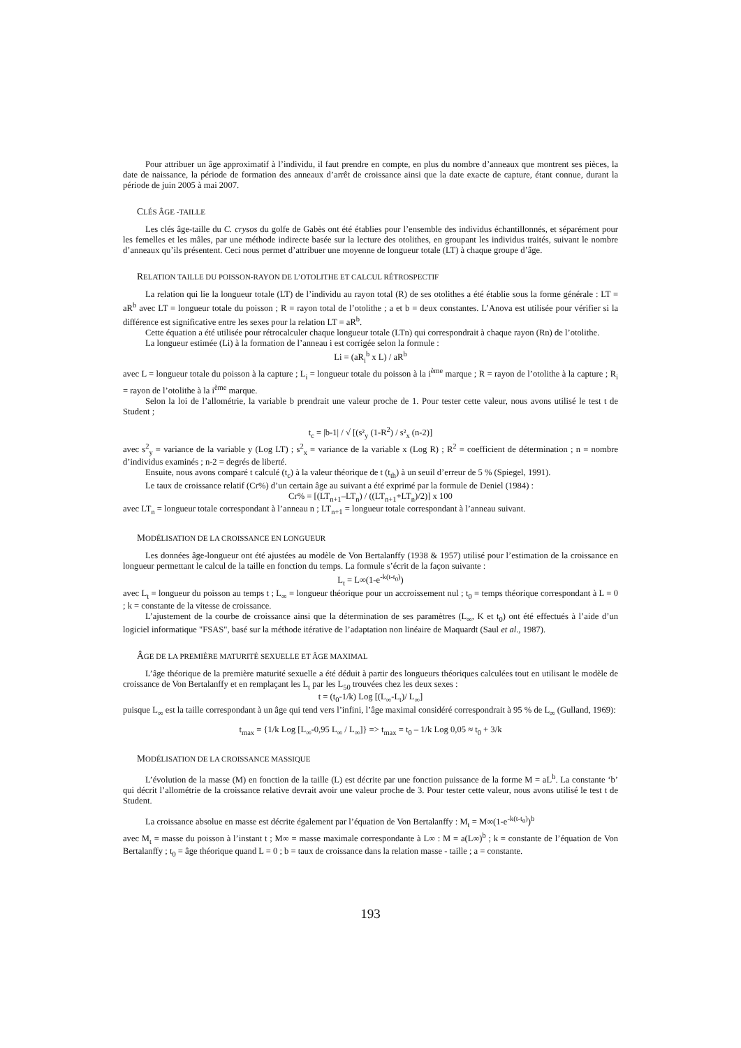Pour attribuer un âge approximatif à l’individu, il faut prendre en compte, en plus du nombre d’anneaux que montrent ses pièces, la date de naissance, la période de formation des anneaux d’arrêt de croissance ainsi que la date exacte de capture, étant connue, durant la période de juin 2005 à mai 2007.
CLÉS ÂGE -TAILLE
Les clés âge-taille du C. crysos du golfe de Gabès ont été établies pour l’ensemble des individus échantillonnés, et séparément pour les femelles et les mâles, par une méthode indirecte basée sur la lecture des otolithes, en groupant les individus traités, suivant le nombre d’anneaux qu’ils présentent. Ceci nous permet d’attribuer une moyenne de longueur totale (LT) à chaque groupe d’âge.
RELATION TAILLE DU POISSON-RAYON DE L’OTOLITHE ET CALCUL RÉTROSPECTIF
La relation qui lie la longueur totale (LT) de l’individu au rayon total (R) de ses otolithes a été établie sous la forme générale : LT = aR<sup>b</sup> avec LT = longueur totale du poisson ; R = rayon total de l’otolithe ; a et b = deux constantes. L’Anova est utilisée pour vérifier si la différence est significative entre les sexes pour la relation LT = aR<sup>b</sup>.
Cette équation a été utilisée pour rétrocalculer chaque longueur totale (LTn) qui correspondrait à chaque rayon (Rn) de l’otolithe.
La longueur estimée (Li) à la formation de l’anneau i est corrigée selon la formule :
Li = (aR<sub>i</sub><sup>b</sup> x L) / aR<sup>b</sup>
avec L = longueur totale du poisson à la capture ; L<sub>i</sub> = longueur totale du poisson à la i<sup>ème</sup> marque ; R = rayon de l’otolithe à la capture ; R<sub>i</sub> = rayon de l’otolithe à la i<sup>ème</sup> marque.
Selon la loi de l’allométrie, la variable b prendrait une valeur proche de 1. Pour tester cette valeur, nous avons utilisé le test t de Student ;
t<sub>c</sub> = |b-1| / √ [(s²<sub>y</sub> (1-R<sup>2</sup>) / s²<sub>x</sub> (n-2)]
avec s<sup>2</sup><sub>y</sub> = variance de la variable y (Log LT) ; s<sup>2</sup><sub>x</sub> = variance de la variable x (Log R) ; R<sup>2</sup> = coefficient de détermination ; n = nombre d’individus examinés ; n-2 = degrés de liberté.
Ensuite, nous avons comparé t calculé (t<sub>c</sub>) à la valeur théorique de t (t<sub>th</sub>) à un seuil d’erreur de 5 % (Spiegel, 1991).
Le taux de croissance relatif (Cr%) d’un certain âge au suivant a été exprimé par la formule de Deniel (1984) :
Cr% = [(LT<sub>n+1</sub>–LT<sub>n</sub>) / ((LT<sub>n+1</sub>+LT<sub>n</sub>)/2)] x 100
avec LT<sub>n</sub> = longueur totale correspondant à l’anneau n ; LT<sub>n+1</sub> = longueur totale correspondant à l’anneau suivant.
MODÉLISATION DE LA CROISSANCE EN LONGUEUR
Les données âge-longueur ont été ajustées au modèle de Von Bertalanffy (1938 & 1957) utilisé pour l’estimation de la croissance en longueur permettant le calcul de la taille en fonction du temps. La formule s’écrit de la façon suivante :
L<sub>t</sub> = L∞(1-e<sup>-k(t-t<sub>0</sub>)</sup>)
avec L<sub>t</sub> = longueur du poisson au temps t ; L<sub>∞</sub> = longueur théorique pour un accroissement nul ; t<sub>0</sub> = temps théorique correspondant à L = 0 ; k = constante de la vitesse de croissance.
L’ajustement de la courbe de croissance ainsi que la détermination de ses paramètres (L<sub>∞</sub>, K et t<sub>0</sub>) ont été effectués à l’aide d’un logiciel informatique "FSAS", basé sur la méthode itérative de l’adaptation non linéaire de Maquardt (Saul et al., 1987).
ÂGE DE LA PREMIÈRE MATURITÉ SEXUELLE ET ÂGE MAXIMAL
L’âge théorique de la première maturité sexuelle a été déduit à partir des longueurs théoriques calculées tout en utilisant le modèle de croissance de Von Bertalanffy et en remplaçant les L<sub>t</sub> par les L<sub>50</sub> trouvées chez les deux sexes :
t = (t<sub>0</sub>-1/k) Log [(L<sub>∞</sub>-L<sub>t</sub>)/ L<sub>∞</sub>]
puisque L<sub>∞</sub> est la taille correspondant à un âge qui tend vers l’infini, l’âge maximal considéré correspondrait à 95 % de L<sub>∞</sub> (Gulland, 1969):
t<sub>max</sub> = {1/k Log [L<sub>∞</sub>-0,95 L<sub>∞</sub> / L<sub>∞</sub>]} => t<sub>max</sub> = t<sub>0</sub> – 1/k Log 0,05 ≈ t<sub>0</sub> + 3/k
MODÉLISATION DE LA CROISSANCE MASSIQUE
L’évolution de la masse (M) en fonction de la taille (L) est décrite par une fonction puissance de la forme M = aL<sup>b</sup>. La constante ‘b’ qui décrit l’allométrie de la croissance relative devrait avoir une valeur proche de 3. Pour tester cette valeur, nous avons utilisé le test t de Student.
La croissance absolue en masse est décrite également par l’équation de Von Bertalanffy : M<sub>t</sub> = M∞(1-e<sup>-k(t-t<sub>0</sub>)</sup>)<sup>b</sup>
avec M<sub>t</sub> = masse du poisson à l’instant t ; M∞ = masse maximale correspondante à L∞ : M = a(L∞)<sup>b</sup> ; k = constante de l’équation de Von Bertalanffy ; t<sub>0</sub> = âge théorique quand L = 0 ; b = taux de croissance dans la relation masse - taille ; a = constante.
193